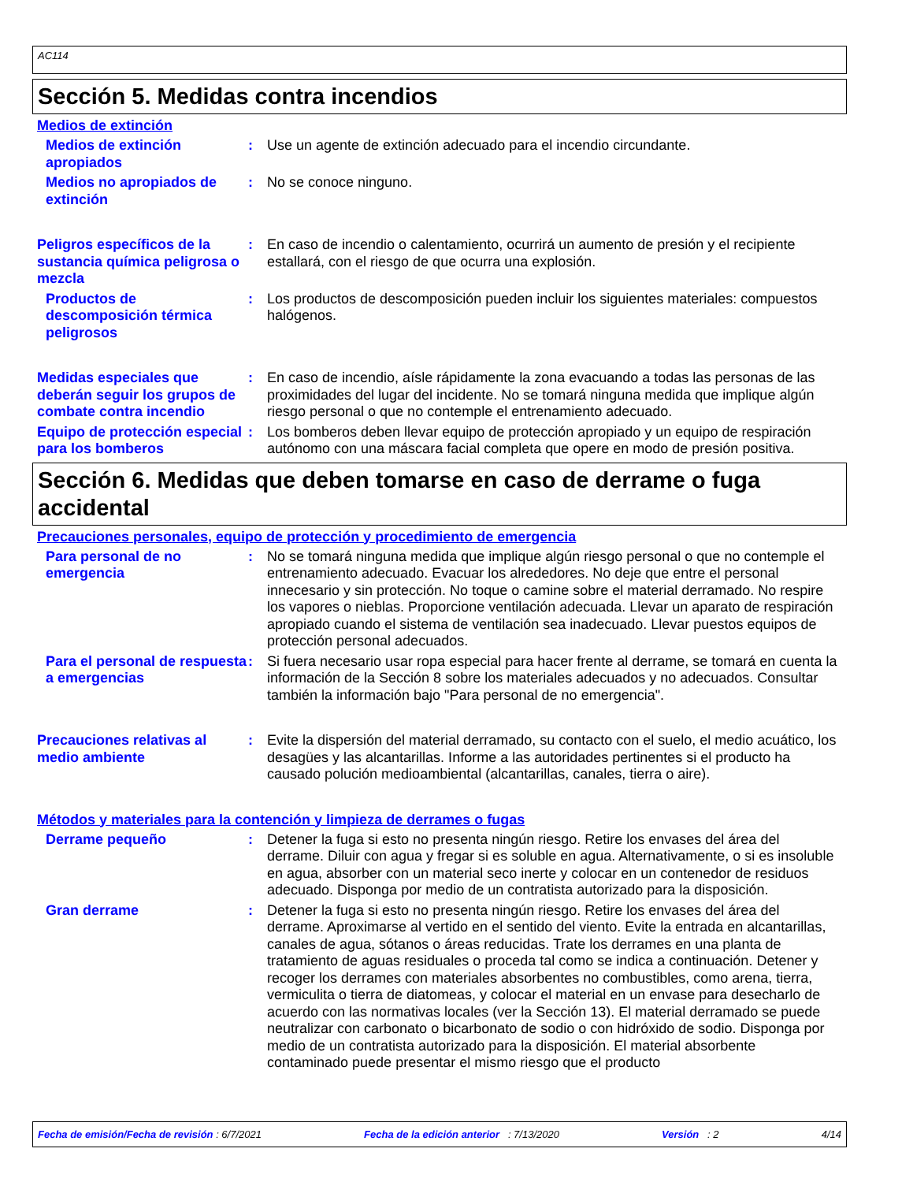AC114
Sección 5. Medidas contra incendios
Medios de extinción
Medios de extinción apropiados
: Use un agente de extinción adecuado para el incendio circundante.
Medios no apropiados de extinción
: No se conoce ninguno.
Peligros específicos de la sustancia química peligrosa o mezcla
: En caso de incendio o calentamiento, ocurrirá un aumento de presión y el recipiente estallará, con el riesgo de que ocurra una explosión.
Productos de descomposición térmica peligrosos
: Los productos de descomposición pueden incluir los siguientes materiales: compuestos halógenos.
Medidas especiales que deberán seguir los grupos de combate contra incendio
: En caso de incendio, aísle rápidamente la zona evacuando a todas las personas de las proximidades del lugar del incidente. No se tomará ninguna medida que implique algún riesgo personal o que no contemple el entrenamiento adecuado.
Equipo de protección especial para los bomberos
: Los bomberos deben llevar equipo de protección apropiado y un equipo de respiración autónomo con una máscara facial completa que opere en modo de presión positiva.
Sección 6. Medidas que deben tomarse en caso de derrame o fuga accidental
Precauciones personales, equipo de protección y procedimiento de emergencia
Para personal de no emergencia
: No se tomará ninguna medida que implique algún riesgo personal o que no contemple el entrenamiento adecuado. Evacuar los alrededores. No deje que entre el personal innecesario y sin protección. No toque o camine sobre el material derramado. No respire los vapores o nieblas. Proporcione ventilación adecuada. Llevar un aparato de respiración apropiado cuando el sistema de ventilación sea inadecuado. Llevar puestos equipos de protección personal adecuados.
Para el personal de respuesta a emergencias
: Si fuera necesario usar ropa especial para hacer frente al derrame, se tomará en cuenta la información de la Sección 8 sobre los materiales adecuados y no adecuados. Consultar también la información bajo "Para personal de no emergencia".
Precauciones relativas al medio ambiente
: Evite la dispersión del material derramado, su contacto con el suelo, el medio acuático, los desagües y las alcantarillas. Informe a las autoridades pertinentes si el producto ha causado polución medioambiental (alcantarillas, canales, tierra o aire).
Métodos y materiales para la contención y limpieza de derrames o fugas
Derrame pequeño : Detener la fuga si esto no presenta ningún riesgo. Retire los envases del área del derrame. Diluir con agua y fregar si es soluble en agua. Alternativamente, o si es insoluble en agua, absorber con un material seco inerte y colocar en un contenedor de residuos adecuado. Disponga por medio de un contratista autorizado para la disposición.
Gran derrame : Detener la fuga si esto no presenta ningún riesgo. Retire los envases del área del derrame. Aproximarse al vertido en el sentido del viento. Evite la entrada en alcantarillas, canales de agua, sótanos o áreas reducidas. Trate los derrames en una planta de tratamiento de aguas residuales o proceda tal como se indica a continuación. Detener y recoger los derrames con materiales absorbentes no combustibles, como arena, tierra, vermiculita o tierra de diatomeas, y colocar el material en un envase para desecharlo de acuerdo con las normativas locales (ver la Sección 13). El material derramado se puede neutralizar con carbonato o bicarbonato de sodio o con hidróxido de sodio. Disponga por medio de un contratista autorizado para la disposición. El material absorbente contaminado puede presentar el mismo riesgo que el producto
Fecha de emisión/Fecha de revisión : 6/7/2021 Fecha de la edición anterior : 7/13/2020 Versión : 2 4/14